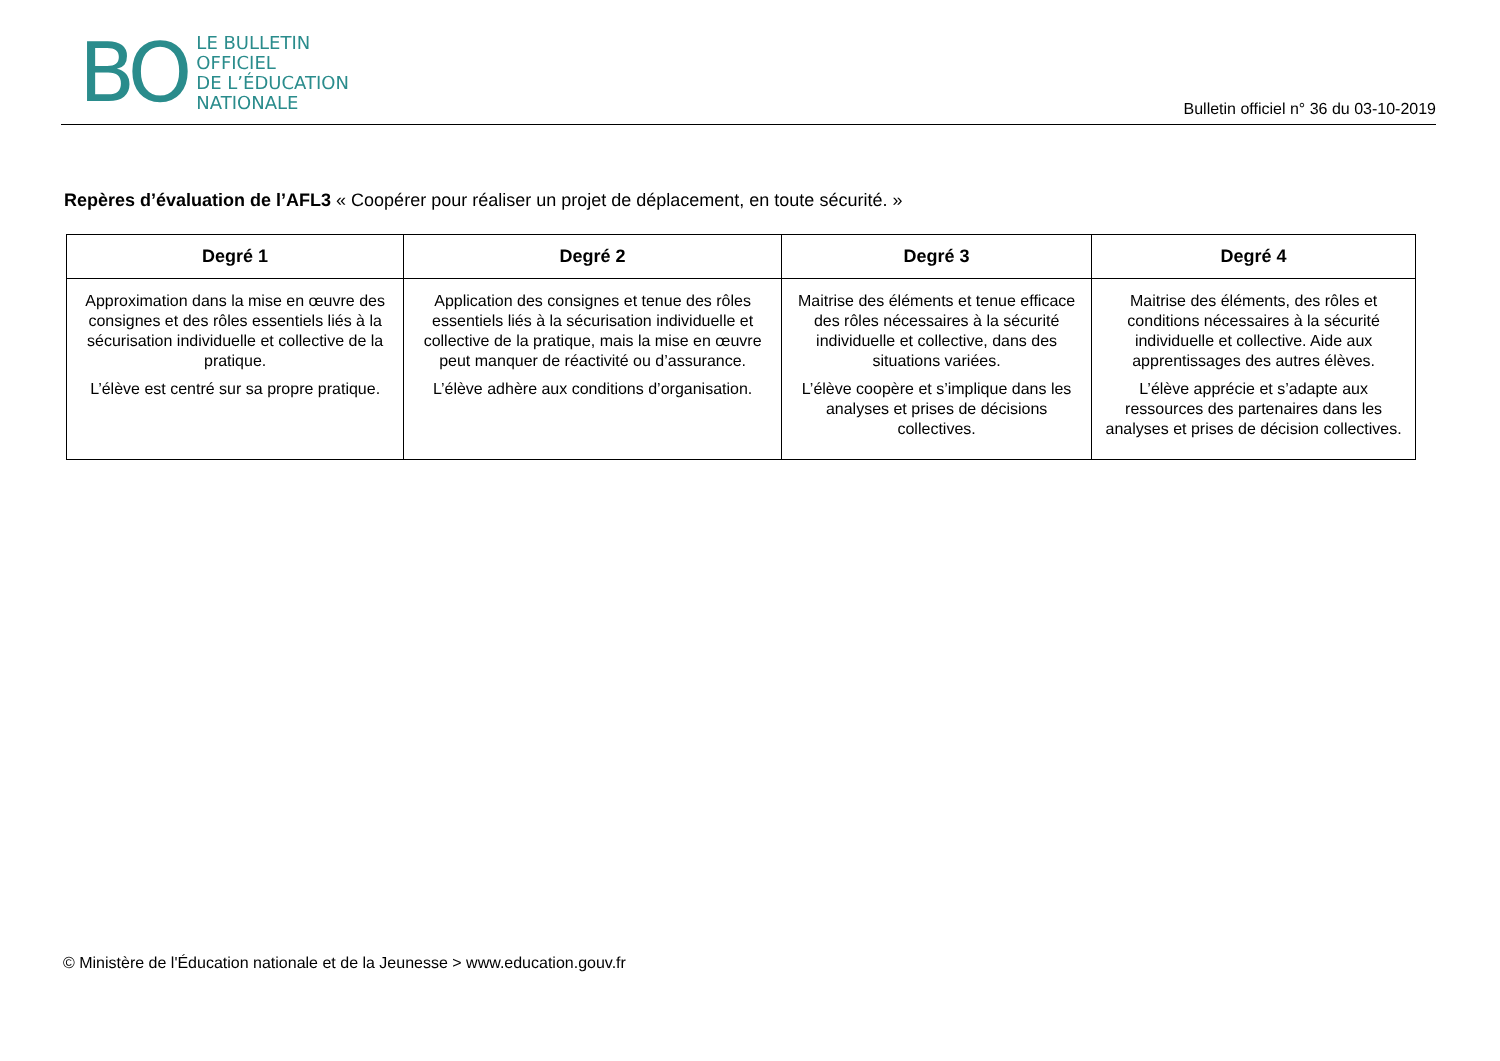BO
LE BULLETIN
OFFICIEL
DE L’ÉDUCATION
NATIONALE
Bulletin officiel n° 36 du 03-10-2019
Repères d’évaluation de l’AFL3 « Coopérer pour réaliser un projet de déplacement, en toute sécurité. »
| Degré 1 | Degré 2 | Degré 3 | Degré 4 |
| --- | --- | --- | --- |
| Approximation dans la mise en œuvre des consignes et des rôles essentiels liés à la sécurisation individuelle et collective de la pratique. L’élève est centré sur sa propre pratique. | Application des consignes et tenue des rôles essentiels liés à la sécurisation individuelle et collective de la pratique, mais la mise en œuvre peut manquer de réactivité ou d’assurance. L’élève adhère aux conditions d’organisation. | Maitrise des éléments et tenue efficace des rôles nécessaires à la sécurité individuelle et collective, dans des situations variées. L’élève coopère et s’implique dans les analyses et prises de décisions collectives. | Maitrise des éléments, des rôles et conditions nécessaires à la sécurité individuelle et collective. Aide aux apprentissages des autres élèves. L’élève apprécie et s’adapte aux ressources des partenaires dans les analyses et prises de décision collectives. |
© Ministère de l'Éducation nationale et de la Jeunesse > www.education.gouv.fr